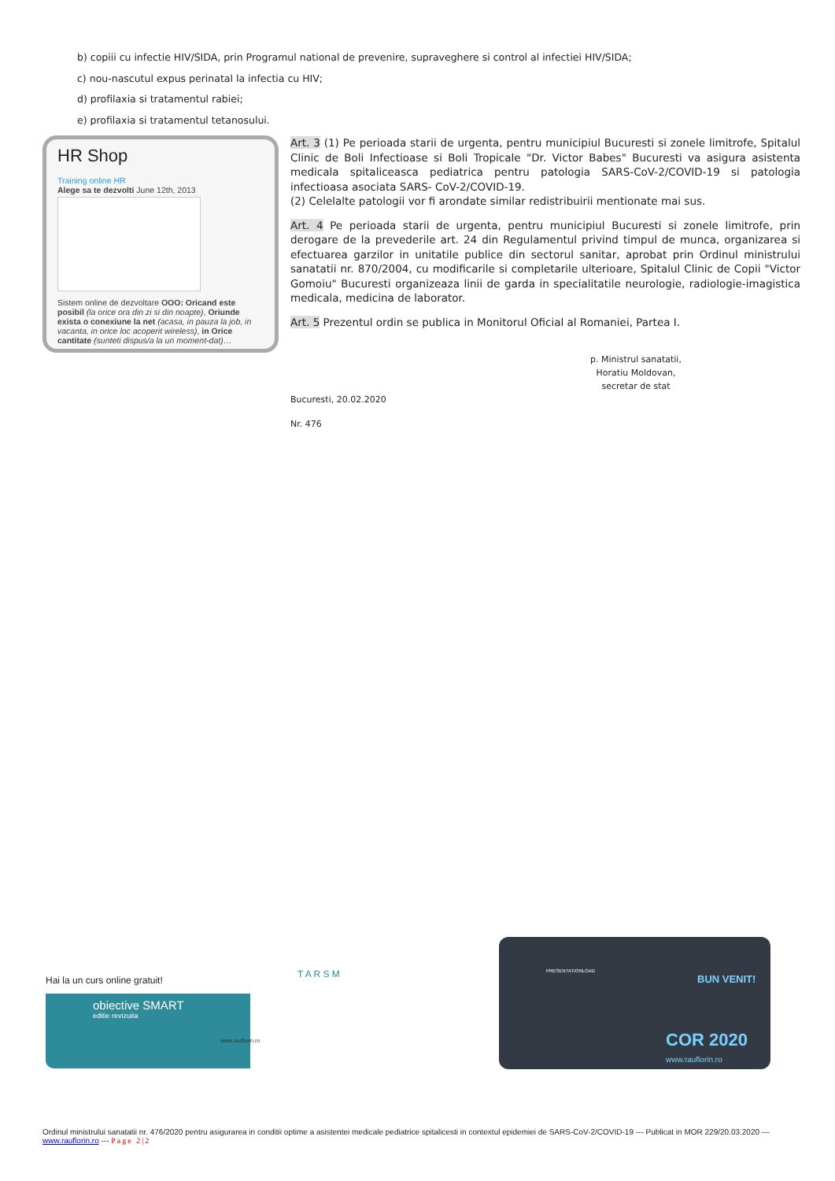b) copiii cu infectie HIV/SIDA, prin Programul national de prevenire, supraveghere si control al infectiei HIV/SIDA;
c) nou-nascutul expus perinatal la infectia cu HIV;
d) profilaxia si tratamentul rabiei;
e) profilaxia si tratamentul tetanosului.
HR Shop
Training online HR
Alege sa te dezvolti June 12th, 2013
Sistem online de dezvoltare OOO: Oricand este posibil (la orice ora din zi si din noapte), Oriunde exista o conexiune la net (acasa, in pauza la job, in vacanta, in orice loc acoperit wireless), in Orice cantitate (sunteti dispus/a la un moment-dat)…
Art. 3 (1) Pe perioada starii de urgenta, pentru municipiul Bucuresti si zonele limitrofe, Spitalul Clinic de Boli Infectioase si Boli Tropicale "Dr. Victor Babes" Bucuresti va asigura asistenta medicala spitaliceasca pediatrica pentru patologia SARS-CoV-2/COVID-19 si patologia infectioasa asociata SARS- CoV-2/COVID-19.
(2) Celelalte patologii vor fi arondate similar redistribuirii mentionate mai sus.
Art. 4 Pe perioada starii de urgenta, pentru municipiul Bucuresti si zonele limitrofe, prin derogare de la prevederile art. 24 din Regulamentul privind timpul de munca, organizarea si efectuarea garzilor in unitatile publice din sectorul sanitar, aprobat prin Ordinul ministrului sanatatii nr. 870/2004, cu modificarile si completarile ulterioare, Spitalul Clinic de Copii "Victor Gomoiu" Bucuresti organizeaza linii de garda in specialitatile neurologie, radiologie-imagistica medicala, medicina de laborator.
Art. 5 Prezentul ordin se publica in Monitorul Oficial al Romaniei, Partea I.
p. Ministrul sanatatii,
Horatiu Moldovan,
secretar de stat
Bucuresti, 20.02.2020
Nr. 476
Hai la un curs online gratuit!
obiective SMART
editie revizuita
www.rauflorin.ro
T A R S M
PRESENTATIONLOAD
BUN VENIT!
COR 2020
www.rauflorin.ro
Ordinul ministrului sanatatii nr. 476/2020 pentru asigurarea in conditii optime a asistentei medicale pediatrice spitalicesti in contextul epidemiei de SARS-CoV-2/COVID-19 --- Publicat in MOR 229/20.03.2020 ---
www.rauflorin.ro --- Page 2|2